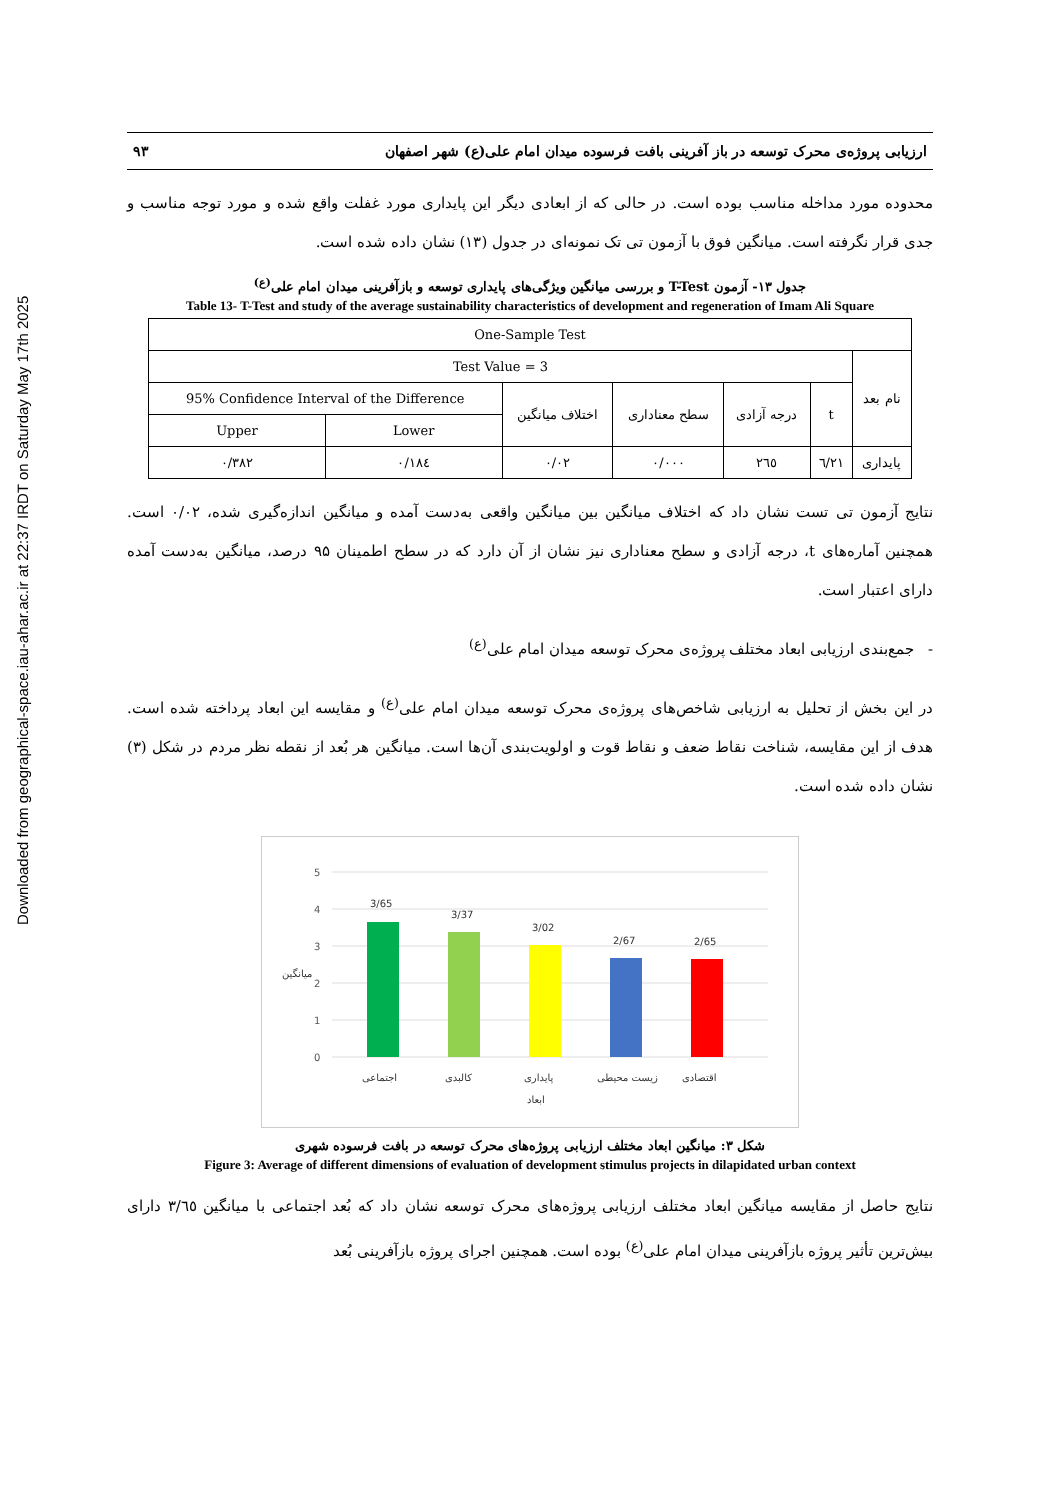Downloaded from geographical-space.iau-ahar.ac.ir at 22:37 IRDT on Saturday May 17th 2025
ارزیابی پروژه‌ی محرک توسعه در باز آفرینی بافت فرسوده میدان امام علی(ع) شهر اصفهان ۹۳
محدوده مورد مداخله مناسب بوده است. در حالی که از ابعادی دیگر این پایداری مورد غفلت واقع شده و مورد توجه مناسب و جدی قرار نگرفته است. میانگین فوق با آزمون تی تک نمونه‌ای در جدول (۱۳) نشان داده شده است.
جدول ۱۳- آزمون T-Test و بررسی میانگین ویژگی‌های پایداری توسعه و بازآفرینی میدان امام علی<sup>(ع)</sup>
Table 13- T-Test and study of the average sustainability characteristics of development and regeneration of Imam Ali Square
| One-Sample Test | | | | | | |
| --- | --- | --- | --- | --- | --- | --- |
| Test Value = 3 | | | | | | نام بعد |
| 95% Confidence Interval of the Difference | | اختلاف میانگین | سطح معناداری | درجه آزادی | t | |
| Upper | Lower | | | | | |
| ۰/۳۸۲ | ۰/۱۸٤ | ۰/۰۲ | ۰/۰۰۰ | ۲٦٥ | ٦/۲۱ | پایداری |
نتایج آزمون تی تست نشان داد که اختلاف میانگین بین میانگین واقعی به‌دست آمده و میانگین اندازه‌گیری شده، ۰/۰۲ است. همچنین آماره‌های t، درجه آزادی و سطح معناداری نیز نشان از آن دارد که در سطح اطمینان ۹۵ درصد، میانگین به‌دست آمده دارای اعتبار است.
- جمع‌بندی ارزیابی ابعاد مختلف پروژه‌ی محرک توسعه میدان امام علی<sup>(ع)</sup>
در این بخش از تحلیل به ارزیابی شاخص‌های پروژه‌ی محرک توسعه میدان امام علی<sup>(ع)</sup> و مقایسه این ابعاد پرداخته شده است. هدف از این مقایسه، شناخت نقاط ضعف و نقاط قوت و اولویت‌بندی آن‌ها است. میانگین هر بُعد از نقطه نظر مردم در شکل (۳) نشان داده شده است.
0
1
2
3
4
5
3/65
3/37
3/02
2/67
2/65
اجتماعی
کالبدی
پایداری
زیست محیطی
اقتصادی
ابعاد
میانگین
شکل ۳: میانگین ابعاد مختلف ارزیابی پروژه‌های محرک توسعه در بافت فرسوده شهری
Figure 3: Average of different dimensions of evaluation of development stimulus projects in dilapidated urban context
نتایج حاصل از مقایسه میانگین ابعاد مختلف ارزیابی پروژه‌های محرک توسعه نشان داد که بُعد اجتماعی با میانگین ۳/٦٥ دارای بیش‌ترین تأثیر پروژه بازآفرینی میدان امام علی<sup>(ع)</sup> بوده است. همچنین اجرای پروژه بازآفرینی بُعد